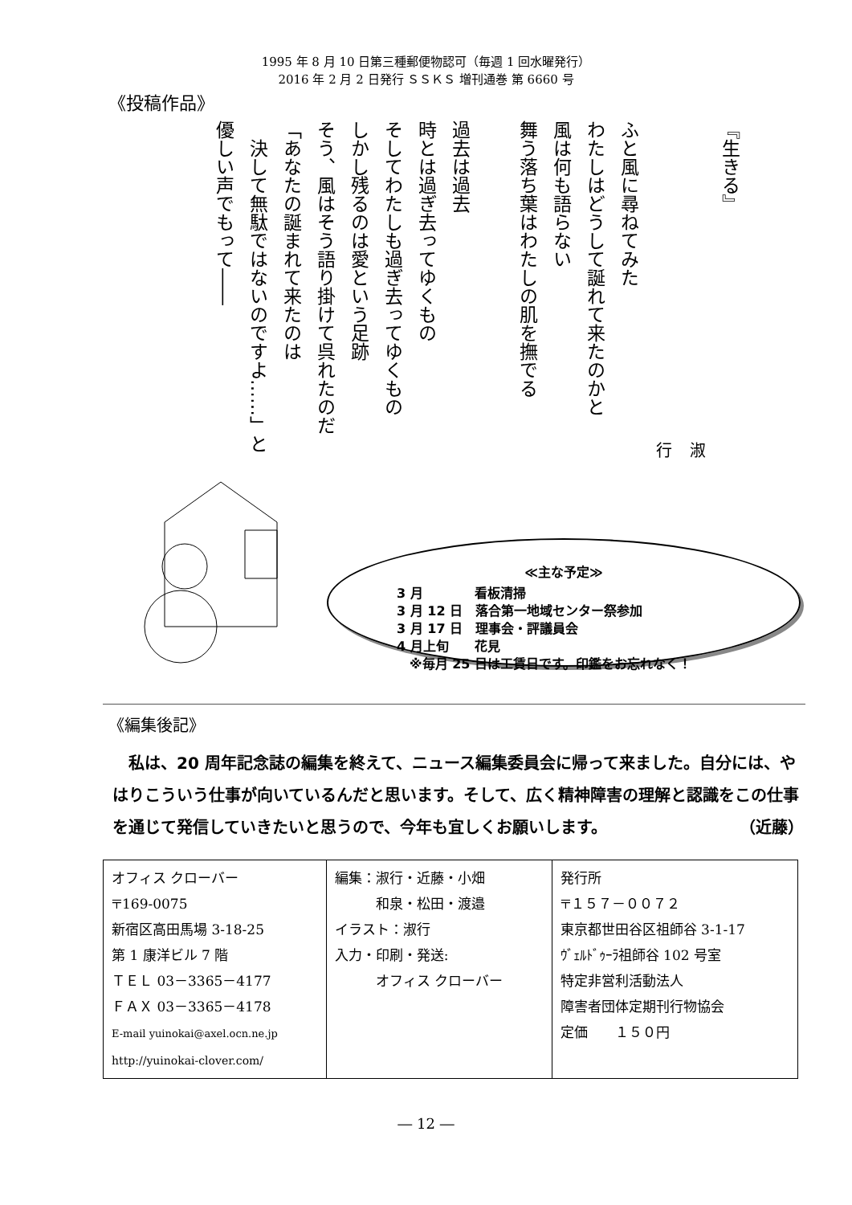1995 年 8 月 10 日第三種郵便物認可（毎週 1 回水曜発行）
2016 年 2 月 2 日発行 ＳＳＫＳ 増刊通巻 第 6660 号
《投稿作品》
『生きる』
淑行
ふと風に尋ねてみた
わたしはどうして誕れて来たのかと
風は何も語らない
舞う落ち葉はわたしの肌を撫でる
過去は過去
時とは過ぎ去ってゆくもの
そしてわたしも過ぎ去ってゆくもの
しかし残るのは愛という足跡
そう、風はそう語り掛けて呉れたのだ
「あなたの誕まれて来たのは
　決して無駄ではないのですよ……」と
優しい声でもって――
≪主な予定≫
3 月　　　　看板清掃
3 月 12 日　落合第一地域センター祭参加
3 月 17 日　理事会・評議員会
4 月上旬　　花見
　※毎月 25 日は工賃日です。印鑑をお忘れなく！
《編集後記》
　私は、20 周年記念誌の編集を終えて、ニュース編集委員会に帰って来ました。自分には、やはりこういう仕事が向いているんだと思います。そして、広く精神障害の理解と認識をこの仕事を通じて発信していきたいと思うので、今年も宜しくお願いします。 （近藤）
| オフィス クローバー 〒169-0075 新宿区高田馬場 3-18-25 第 1 康洋ビル 7 階 ＴＥＬ 03－3365－4177 ＦＡＸ 03－3365－4178 E-mail yuinokai@axel.ocn.ne.jp http://yuinokai-clover.com/ | 編集：淑行・近藤・小畑 和泉・松田・渡邉 イラスト：淑行 入力・印刷・発送: オフィス クローバー | 発行所 〒１５７－００７２ 東京都世田谷区祖師谷 3-1-17 ｳﾞｪﾙﾄﾞｩｰﾗ祖師谷 102 号室 特定非営利活動法人 障害者団体定期刊行物協会 定価 １５０円 |
― 12 ―